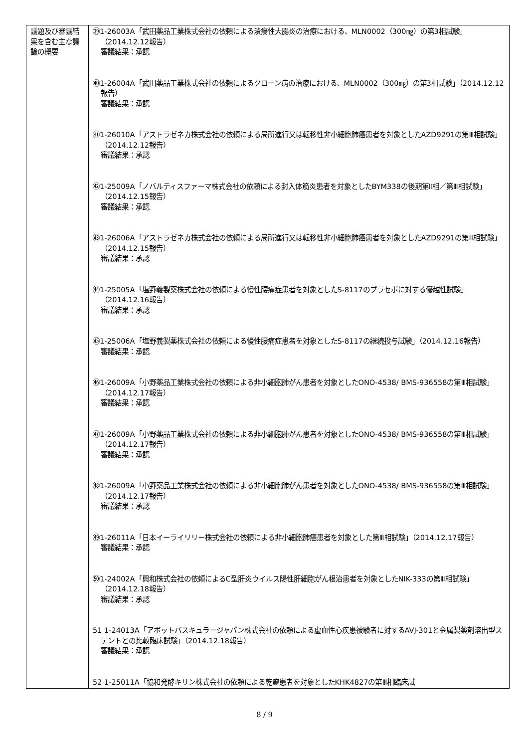| 議題及び審議結果を含む主な議論の概要 | ㊴1-26003A「武田薬品工業株式会社の依頼による潰瘍性大腸炎の治療における、MLN0002（300㎎）の第3相試験」（2014.12.12報告） 審議結果：承認 ㊵1-26004A「武田薬品工業株式会社の依頼によるクローン病の治療における、MLN0002（300㎎）の第3相試験」（2014.12.12報告） 審議結果：承認 ㊶1-26010A「アストラゼネカ株式会社の依頼による局所進行又は転移性非小細胞肺癌患者を対象としたAZD9291の第Ⅲ相試験」（2014.12.12報告） 審議結果：承認 ㊷1-25009A「ノバルティスファーマ株式会社の依頼による封入体筋炎患者を対象としたBYM338の後期第Ⅱ相／第Ⅲ相試験」（2014.12.15報告） 審議結果：承認 ㊸1-26006A「アストラゼネカ株式会社の依頼による局所進行又は転移性非小細胞肺癌患者を対象としたAZD9291の第II相試験」（2014.12.15報告） 審議結果：承認 ㊹1-25005A「塩野義製薬株式会社の依頼による慢性腰痛症患者を対象としたS-8117のプラセボに対する優越性試験」（2014.12.16報告） 審議結果：承認 ㊺1-25006A「塩野義製薬株式会社の依頼による慢性腰痛症患者を対象としたS-8117の継続投与試験」（2014.12.16報告） 審議結果：承認 ㊻1-26009A「小野薬品工業株式会社の依頼による非小細胞肺がん患者を対象としたONO-4538/ BMS-936558の第Ⅲ相試験」（2014.12.17報告） 審議結果：承認 ㊼1-26009A「小野薬品工業株式会社の依頼による非小細胞肺がん患者を対象としたONO-4538/ BMS-936558の第Ⅲ相試験」（2014.12.17報告） 審議結果：承認 ㊽1-26009A「小野薬品工業株式会社の依頼による非小細胞肺がん患者を対象としたONO-4538/ BMS-936558の第Ⅲ相試験」（2014.12.17報告） 審議結果：承認 ㊾1-26011A「日本イーライリリー株式会社の依頼による非小細胞肺癌患者を対象とした第Ⅲ相試験」（2014.12.17報告） 審議結果：承認 ㊿1-24002A「興和株式会社の依頼によるC型肝炎ウイルス陽性肝細胞がん根治患者を対象としたNIK-333の第Ⅲ相試験」（2014.12.18報告） 審議結果：承認 51 1-24013A「アボットバスキュラージャパン株式会社の依頼による虚血性心疾患被験者に対するAVJ-301と金属製薬剤溶出型ステントとの比較臨床試験」（2014.12.18報告） 審議結果：承認 52 1-25011A「協和発酵キリン株式会社の依頼による乾癬患者を対象としたKHK4827の第Ⅲ相臨床試 |
8 / 9